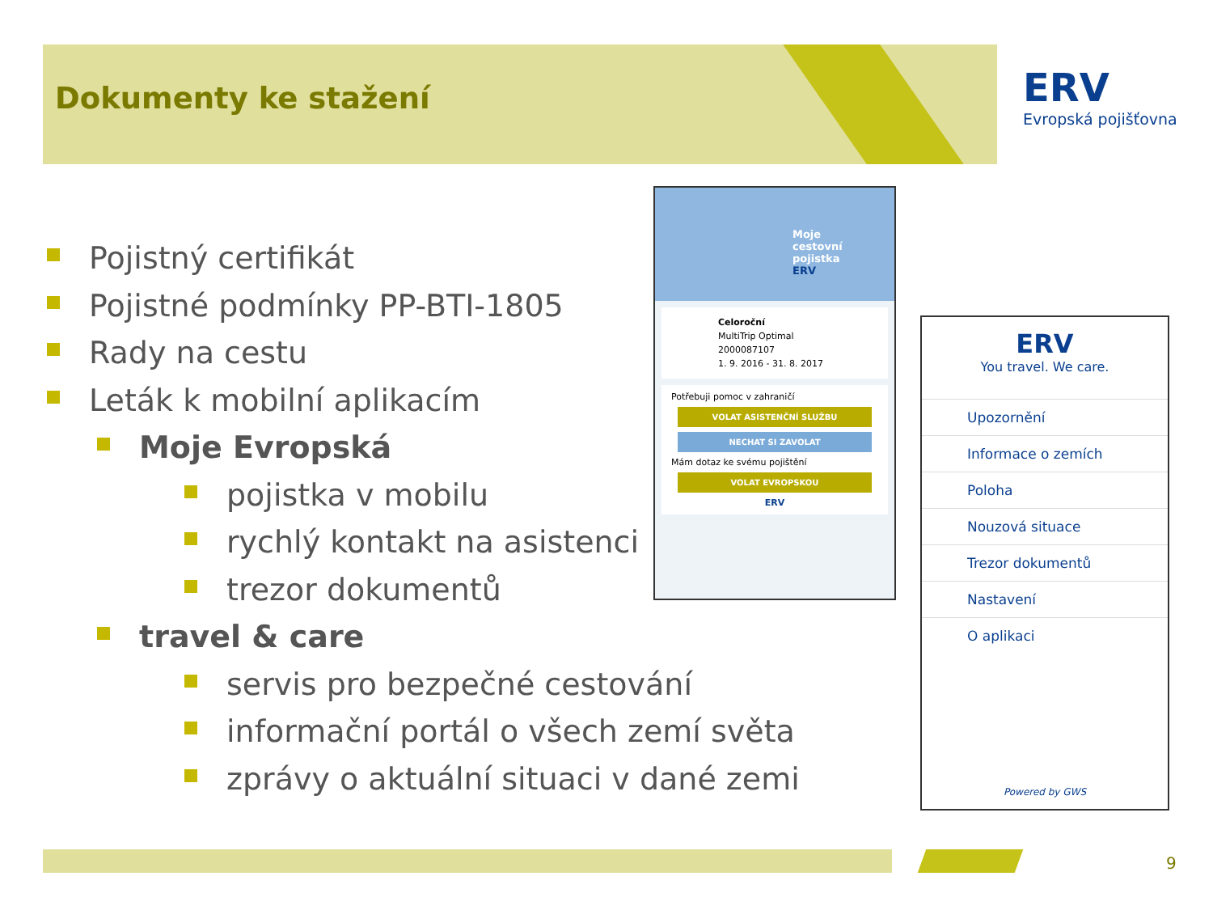Dokumenty ke stažení
ERV
Evropská pojišťovna
Pojistný certifikát
Pojistné podmínky PP-BTI-1805
Rady na cestu
Leták k mobilní aplikacím
Moje Evropská
pojistka v mobilu
rychlý kontakt na asistenci
trezor dokumentů
travel & care
servis pro bezpečné cestování
informační portál o všech zemí světa
zprávy o aktuální situaci v dané zemi
Moje
cestovní
pojistka
ERV
Celoroční
MultiTrip Optimal
2000087107
1. 9. 2016 - 31. 8. 2017
Potřebuji pomoc v zahraničí
VOLAT ASISTENČNÍ SLUŽBU
NECHAT SI ZAVOLAT
Mám dotaz ke svému pojištění
VOLAT EVROPSKOU
ERV
ERV
You travel. We care.
Upozornění
Informace o zemích
Poloha
Nouzová situace
Trezor dokumentů
Nastavení
O aplikaci
Powered by GWS
9